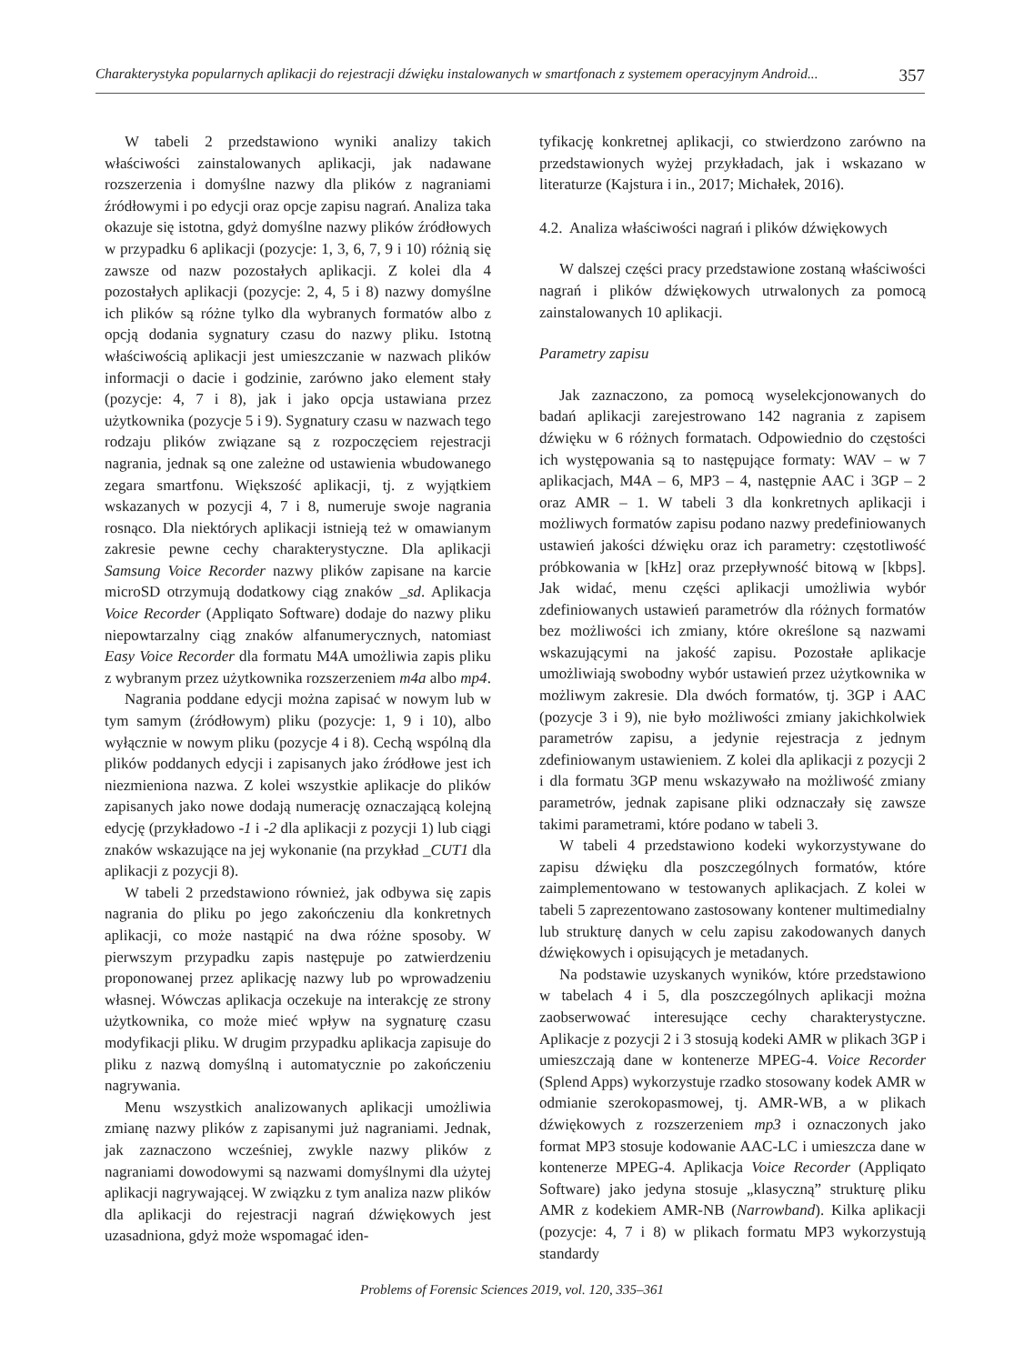Charakterystyka popularnych aplikacji do rejestracji dźwięku instalowanych w smartfonach z systemem operacyjnym Android... 357
W tabeli 2 przedstawiono wyniki analizy takich właściwości zainstalowanych aplikacji, jak nadawane rozszerzenia i domyślne nazwy dla plików z nagraniami źródłowymi i po edycji oraz opcje zapisu nagrań. Analiza taka okazuje się istotna, gdyż domyślne nazwy plików źródłowych w przypadku 6 aplikacji (pozycje: 1, 3, 6, 7, 9 i 10) różnią się zawsze od nazw pozostałych aplikacji. Z kolei dla 4 pozostałych aplikacji (pozycje: 2, 4, 5 i 8) nazwy domyślne ich plików są różne tylko dla wybranych formatów albo z opcją dodania sygnatury czasu do nazwy pliku. Istotną właściwością aplikacji jest umieszczanie w nazwach plików informacji o dacie i godzinie, zarówno jako element stały (pozycje: 4, 7 i 8), jak i jako opcja ustawiana przez użytkownika (pozycje 5 i 9). Sygnatury czasu w nazwach tego rodzaju plików związane są z rozpoczęciem rejestracji nagrania, jednak są one zależne od ustawienia wbudowanego zegara smartfonu. Większość aplikacji, tj. z wyjątkiem wskazanych w pozycji 4, 7 i 8, numeruje swoje nagrania rosnąco. Dla niektórych aplikacji istnieją też w omawianym zakresie pewne cechy charakterystyczne. Dla aplikacji Samsung Voice Recorder nazwy plików zapisane na karcie microSD otrzymują dodatkowy ciąg znaków _sd. Aplikacja Voice Recorder (Appliqato Software) dodaje do nazwy pliku niepowtarzalny ciąg znaków alfanumerycznych, natomiast Easy Voice Recorder dla formatu M4A umożliwia zapis pliku z wybranym przez użytkownika rozszerzeniem m4a albo mp4.
Nagrania poddane edycji można zapisać w nowym lub w tym samym (źródłowym) pliku (pozycje: 1, 9 i 10), albo wyłącznie w nowym pliku (pozycje 4 i 8). Cechą wspólną dla plików poddanych edycji i zapisanych jako źródłowe jest ich niezmieniona nazwa. Z kolei wszystkie aplikacje do plików zapisanych jako nowe dodają numerację oznaczającą kolejną edycję (przykładowo -1 i -2 dla aplikacji z pozycji 1) lub ciągi znaków wskazujące na jej wykonanie (na przykład _CUT1 dla aplikacji z pozycji 8).
W tabeli 2 przedstawiono również, jak odbywa się zapis nagrania do pliku po jego zakończeniu dla konkretnych aplikacji, co może nastąpić na dwa różne sposoby. W pierwszym przypadku zapis następuje po zatwierdzeniu proponowanej przez aplikację nazwy lub po wprowadzeniu własnej. Wówczas aplikacja oczekuje na interakcję ze strony użytkownika, co może mieć wpływ na sygnaturę czasu modyfikacji pliku. W drugim przypadku aplikacja zapisuje do pliku z nazwą domyślną i automatycznie po zakończeniu nagrywania.
Menu wszystkich analizowanych aplikacji umożliwia zmianę nazwy plików z zapisanymi już nagraniami. Jednak, jak zaznaczono wcześniej, zwykle nazwy plików z nagraniami dowodowymi są nazwami domyślnymi dla użytej aplikacji nagrywającej. W związku z tym analiza nazw plików dla aplikacji do rejestracji nagrań dźwiękowych jest uzasadniona, gdyż może wspomagać iden-
tyfikację konkretnej aplikacji, co stwierdzono zarówno na przedstawionych wyżej przykładach, jak i wskazano w literaturze (Kajstura i in., 2017; Michałek, 2016).
4.2. Analiza właściwości nagrań i plików dźwiękowych
W dalszej części pracy przedstawione zostaną właściwości nagrań i plików dźwiękowych utrwalonych za pomocą zainstalowanych 10 aplikacji.
Parametry zapisu
Jak zaznaczono, za pomocą wyselekcjonowanych do badań aplikacji zarejestrowano 142 nagrania z zapisem dźwięku w 6 różnych formatach. Odpowiednio do częstości ich występowania są to następujące formaty: WAV – w 7 aplikacjach, M4A – 6, MP3 – 4, następnie AAC i 3GP – 2 oraz AMR – 1. W tabeli 3 dla konkretnych aplikacji i możliwych formatów zapisu podano nazwy predefiniowanych ustawień jakości dźwięku oraz ich parametry: częstotliwość próbkowania w [kHz] oraz przepływność bitową w [kbps]. Jak widać, menu części aplikacji umożliwia wybór zdefiniowanych ustawień parametrów dla różnych formatów bez możliwości ich zmiany, które określone są nazwami wskazującymi na jakość zapisu. Pozostałe aplikacje umożliwiają swobodny wybór ustawień przez użytkownika w możliwym zakresie. Dla dwóch formatów, tj. 3GP i AAC (pozycje 3 i 9), nie było możliwości zmiany jakichkolwiek parametrów zapisu, a jedynie rejestracja z jednym zdefiniowanym ustawieniem. Z kolei dla aplikacji z pozycji 2 i dla formatu 3GP menu wskazywało na możliwość zmiany parametrów, jednak zapisane pliki odznaczały się zawsze takimi parametrami, które podano w tabeli 3.
W tabeli 4 przedstawiono kodeki wykorzystywane do zapisu dźwięku dla poszczególnych formatów, które zaimplementowano w testowanych aplikacjach. Z kolei w tabeli 5 zaprezentowano zastosowany kontener multimedialny lub strukturę danych w celu zapisu zakodowanych danych dźwiękowych i opisujących je metadanych.
Na podstawie uzyskanych wyników, które przedstawiono w tabelach 4 i 5, dla poszczególnych aplikacji można zaobserwować interesujące cechy charakterystyczne. Aplikacje z pozycji 2 i 3 stosują kodeki AMR w plikach 3GP i umieszczają dane w kontenerze MPEG-4. Voice Recorder (Splend Apps) wykorzystuje rzadko stosowany kodek AMR w odmianie szerokopasmowej, tj. AMR-WB, a w plikach dźwiękowych z rozszerzeniem mp3 i oznaczonych jako format MP3 stosuje kodowanie AAC-LC i umieszcza dane w kontenerze MPEG-4. Aplikacja Voice Recorder (Appliqato Software) jako jedyna stosuje „klasyczną” strukturę pliku AMR z kodekiem AMR-NB (Narrowband). Kilka aplikacji (pozycje: 4, 7 i 8) w plikach formatu MP3 wykorzystują standardy
Problems of Forensic Sciences 2019, vol. 120, 335–361